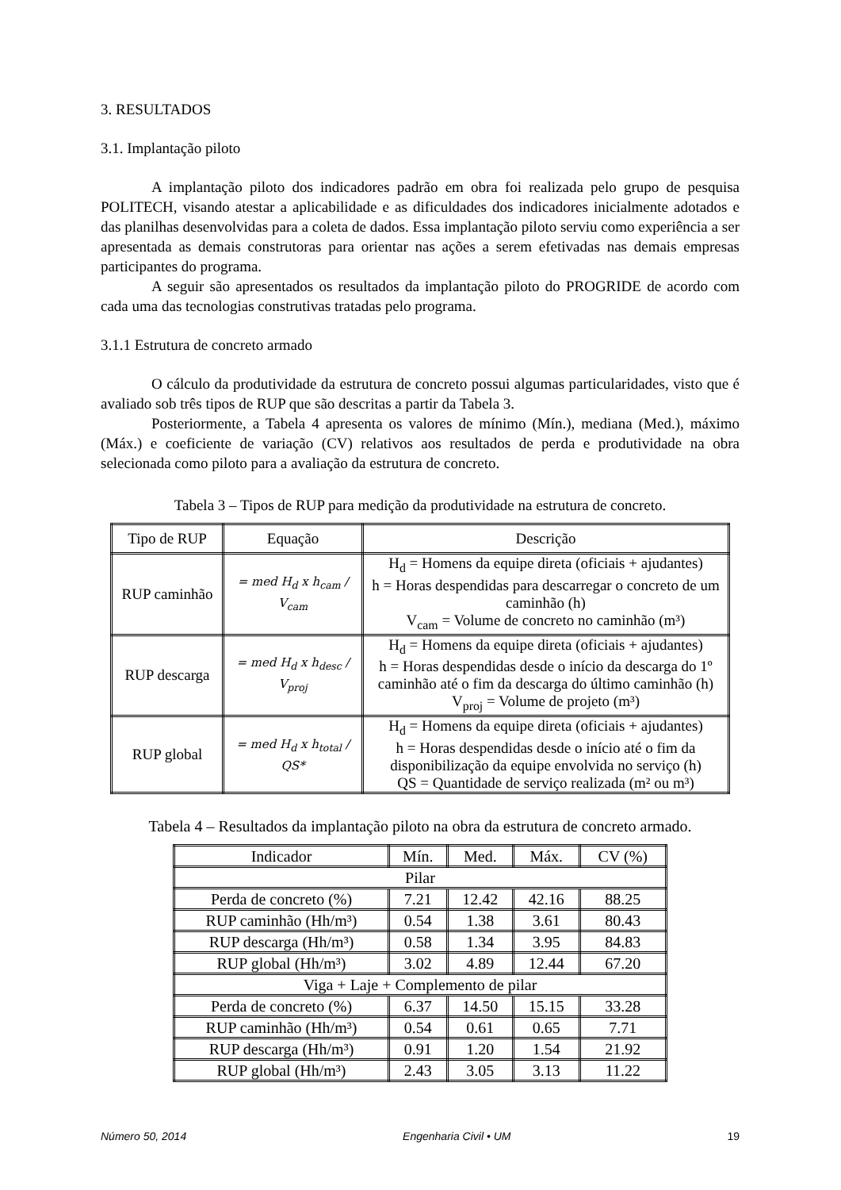3. RESULTADOS
3.1. Implantação piloto
A implantação piloto dos indicadores padrão em obra foi realizada pelo grupo de pesquisa POLITECH, visando atestar a aplicabilidade e as dificuldades dos indicadores inicialmente adotados e das planilhas desenvolvidas para a coleta de dados. Essa implantação piloto serviu como experiência a ser apresentada as demais construtoras para orientar nas ações a serem efetivadas nas demais empresas participantes do programa.
A seguir são apresentados os resultados da implantação piloto do PROGRIDE de acordo com cada uma das tecnologias construtivas tratadas pelo programa.
3.1.1 Estrutura de concreto armado
O cálculo da produtividade da estrutura de concreto possui algumas particularidades, visto que é avaliado sob três tipos de RUP que são descritas a partir da Tabela 3.
Posteriormente, a Tabela 4 apresenta os valores de mínimo (Mín.), mediana (Med.), máximo (Máx.) e coeficiente de variação (CV) relativos aos resultados de perda e produtividade na obra selecionada como piloto para a avaliação da estrutura de concreto.
Tabela 3 – Tipos de RUP para medição da produtividade na estrutura de concreto.
| Tipo de RUP | Equação | Descrição |
| --- | --- | --- |
| RUP caminhão | = med H<sub>d</sub> x h<sub>cam</sub> / V<sub>cam</sub> | H<sub>d</sub> = Homens da equipe direta (oficiais + ajudantes) h = Horas despendidas para descarregar o concreto de um caminhão (h) V<sub>cam</sub> = Volume de concreto no caminhão (m³) |
| RUP descarga | = med H<sub>d</sub> x h<sub>desc</sub> / V<sub>proj</sub> | H<sub>d</sub> = Homens da equipe direta (oficiais + ajudantes) h = Horas despendidas desde o início da descarga do 1º caminhão até o fim da descarga do último caminhão (h) V<sub>proj</sub> = Volume de projeto (m³) |
| RUP global | = med H<sub>d</sub> x h<sub>total</sub> / QS* | H<sub>d</sub> = Homens da equipe direta (oficiais + ajudantes) h = Horas despendidas desde o início até o fim da disponibilização da equipe envolvida no serviço (h) QS = Quantidade de serviço realizada (m² ou m³) |
Tabela 4 – Resultados da implantação piloto na obra da estrutura de concreto armado.
| Indicador | Mín. | Med. | Máx. | CV (%) |
| --- | --- | --- | --- | --- |
| Pilar | | | | |
| Perda de concreto (%) | 7.21 | 12.42 | 42.16 | 88.25 |
| RUP caminhão (Hh/m³) | 0.54 | 1.38 | 3.61 | 80.43 |
| RUP descarga (Hh/m³) | 0.58 | 1.34 | 3.95 | 84.83 |
| RUP global (Hh/m³) | 3.02 | 4.89 | 12.44 | 67.20 |
| Viga + Laje + Complemento de pilar | | | | |
| Perda de concreto (%) | 6.37 | 14.50 | 15.15 | 33.28 |
| RUP caminhão (Hh/m³) | 0.54 | 0.61 | 0.65 | 7.71 |
| RUP descarga (Hh/m³) | 0.91 | 1.20 | 1.54 | 21.92 |
| RUP global (Hh/m³) | 2.43 | 3.05 | 3.13 | 11.22 |
Número 50, 2014 Engenharia Civil • UM 19